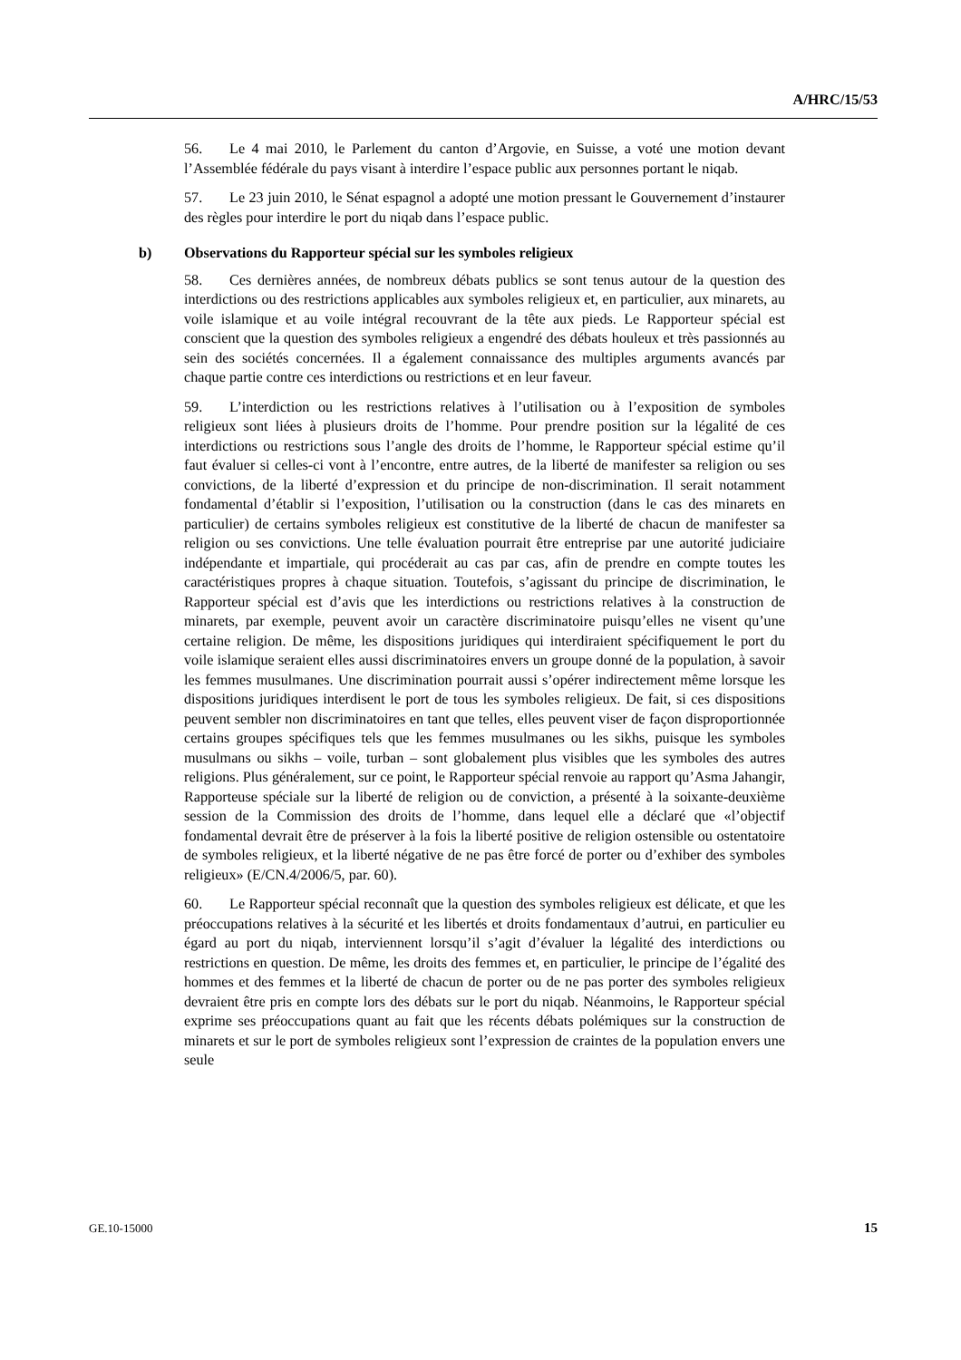A/HRC/15/53
56. Le 4 mai 2010, le Parlement du canton d’Argovie, en Suisse, a voté une motion devant l’Assemblée fédérale du pays visant à interdire l’espace public aux personnes portant le niqab.
57. Le 23 juin 2010, le Sénat espagnol a adopté une motion pressant le Gouvernement d’instaurer des règles pour interdire le port du niqab dans l’espace public.
b) Observations du Rapporteur spécial sur les symboles religieux
58. Ces dernières années, de nombreux débats publics se sont tenus autour de la question des interdictions ou des restrictions applicables aux symboles religieux et, en particulier, aux minarets, au voile islamique et au voile intégral recouvrant de la tête aux pieds. Le Rapporteur spécial est conscient que la question des symboles religieux a engendré des débats houleux et très passionnés au sein des sociétés concernées. Il a également connaissance des multiples arguments avancés par chaque partie contre ces interdictions ou restrictions et en leur faveur.
59. L’interdiction ou les restrictions relatives à l’utilisation ou à l’exposition de symboles religieux sont liées à plusieurs droits de l’homme. Pour prendre position sur la légalité de ces interdictions ou restrictions sous l’angle des droits de l’homme, le Rapporteur spécial estime qu’il faut évaluer si celles-ci vont à l’encontre, entre autres, de la liberté de manifester sa religion ou ses convictions, de la liberté d’expression et du principe de non-discrimination. Il serait notamment fondamental d’établir si l’exposition, l’utilisation ou la construction (dans le cas des minarets en particulier) de certains symboles religieux est constitutive de la liberté de chacun de manifester sa religion ou ses convictions. Une telle évaluation pourrait être entreprise par une autorité judiciaire indépendante et impartiale, qui procéderait au cas par cas, afin de prendre en compte toutes les caractéristiques propres à chaque situation. Toutefois, s’agissant du principe de discrimination, le Rapporteur spécial est d’avis que les interdictions ou restrictions relatives à la construction de minarets, par exemple, peuvent avoir un caractère discriminatoire puisqu’elles ne visent qu’une certaine religion. De même, les dispositions juridiques qui interdiraient spécifiquement le port du voile islamique seraient elles aussi discriminatoires envers un groupe donné de la population, à savoir les femmes musulmanes. Une discrimination pourrait aussi s’opérer indirectement même lorsque les dispositions juridiques interdisent le port de tous les symboles religieux. De fait, si ces dispositions peuvent sembler non discriminatoires en tant que telles, elles peuvent viser de façon disproportionnée certains groupes spécifiques tels que les femmes musulmanes ou les sikhs, puisque les symboles musulmans ou sikhs – voile, turban – sont globalement plus visibles que les symboles des autres religions. Plus généralement, sur ce point, le Rapporteur spécial renvoie au rapport qu’Asma Jahangir, Rapporteuse spéciale sur la liberté de religion ou de conviction, a présenté à la soixante-deuxième session de la Commission des droits de l’homme, dans lequel elle a déclaré que «l’objectif fondamental devrait être de préserver à la fois la liberté positive de religion ostensible ou ostentatoire de symboles religieux, et la liberté négative de ne pas être forcé de porter ou d’exhiber des symboles religieux» (E/CN.4/2006/5, par. 60).
60. Le Rapporteur spécial reconnaît que la question des symboles religieux est délicate, et que les préoccupations relatives à la sécurité et les libertés et droits fondamentaux d’autrui, en particulier eu égard au port du niqab, interviennent lorsqu’il s’agit d’évaluer la légalité des interdictions ou restrictions en question. De même, les droits des femmes et, en particulier, le principe de l’égalité des hommes et des femmes et la liberté de chacun de porter ou de ne pas porter des symboles religieux devraient être pris en compte lors des débats sur le port du niqab. Néanmoins, le Rapporteur spécial exprime ses préoccupations quant au fait que les récents débats polémiques sur la construction de minarets et sur le port de symboles religieux sont l’expression de craintes de la population envers une seule
GE.10-15000 15